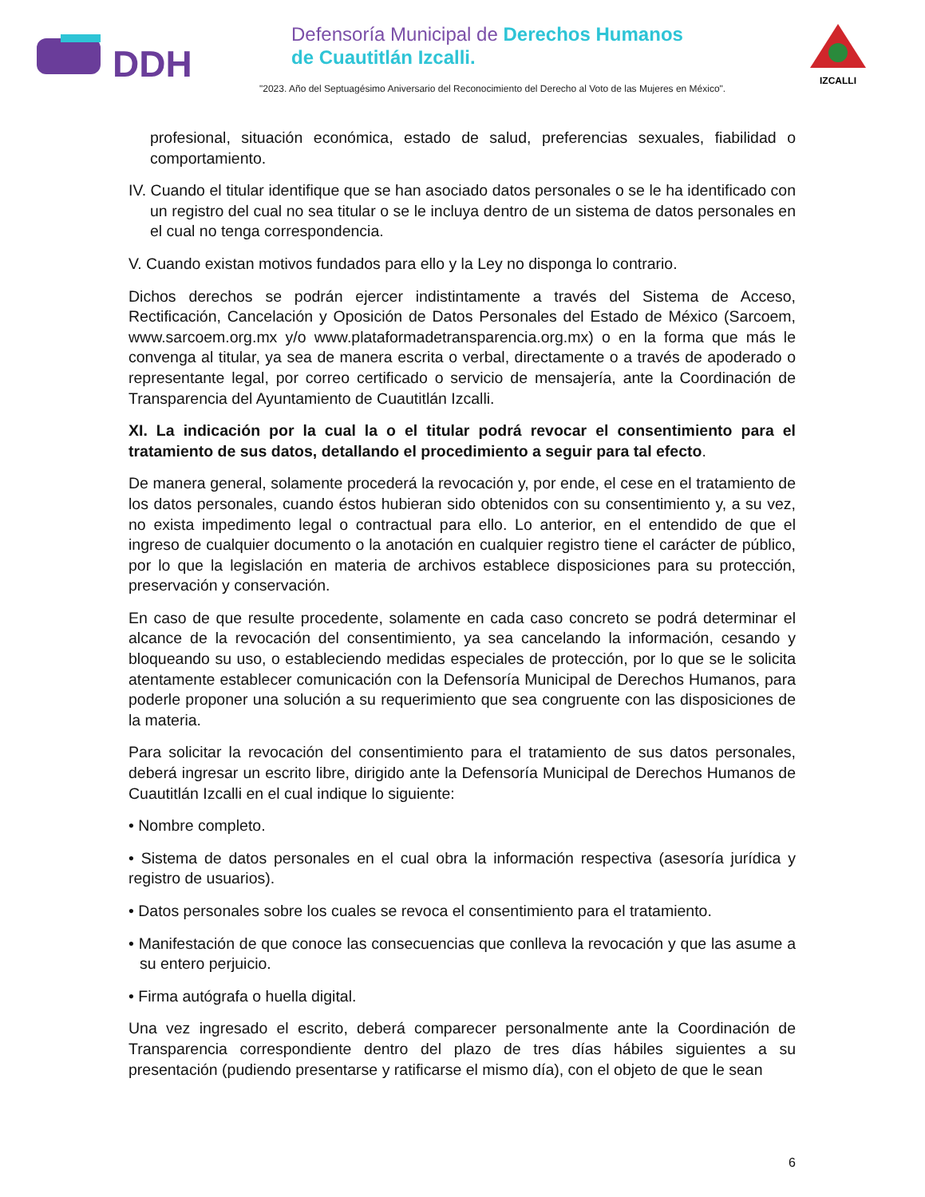DDH
Defensoría Municipal de Derechos Humanos
de Cuautitlán Izcalli.
"2023. Año del Septuagésimo Aniversario del Reconocimiento del Derecho al Voto de las Mujeres en México".
IZCALLI
profesional, situación económica, estado de salud, preferencias sexuales, fiabilidad o comportamiento.
IV. Cuando el titular identifique que se han asociado datos personales o se le ha identificado con un registro del cual no sea titular o se le incluya dentro de un sistema de datos personales en el cual no tenga correspondencia.
V. Cuando existan motivos fundados para ello y la Ley no disponga lo contrario.
Dichos derechos se podrán ejercer indistintamente a través del Sistema de Acceso, Rectificación, Cancelación y Oposición de Datos Personales del Estado de México (Sarcoem, www.sarcoem.org.mx y/o www.plataformadetransparencia.org.mx) o en la forma que más le convenga al titular, ya sea de manera escrita o verbal, directamente o a través de apoderado o representante legal, por correo certificado o servicio de mensajería, ante la Coordinación de Transparencia del Ayuntamiento de Cuautitlán Izcalli.
XI. La indicación por la cual la o el titular podrá revocar el consentimiento para el tratamiento de sus datos, detallando el procedimiento a seguir para tal efecto.
De manera general, solamente procederá la revocación y, por ende, el cese en el tratamiento de los datos personales, cuando éstos hubieran sido obtenidos con su consentimiento y, a su vez, no exista impedimento legal o contractual para ello. Lo anterior, en el entendido de que el ingreso de cualquier documento o la anotación en cualquier registro tiene el carácter de público, por lo que la legislación en materia de archivos establece disposiciones para su protección, preservación y conservación.
En caso de que resulte procedente, solamente en cada caso concreto se podrá determinar el alcance de la revocación del consentimiento, ya sea cancelando la información, cesando y bloqueando su uso, o estableciendo medidas especiales de protección, por lo que se le solicita atentamente establecer comunicación con la Defensoría Municipal de Derechos Humanos, para poderle proponer una solución a su requerimiento que sea congruente con las disposiciones de la materia.
Para solicitar la revocación del consentimiento para el tratamiento de sus datos personales, deberá ingresar un escrito libre, dirigido ante la Defensoría Municipal de Derechos Humanos de Cuautitlán Izcalli en el cual indique lo siguiente:
• Nombre completo.
• Sistema de datos personales en el cual obra la información respectiva (asesoría jurídica y registro de usuarios).
• Datos personales sobre los cuales se revoca el consentimiento para el tratamiento.
• Manifestación de que conoce las consecuencias que conlleva la revocación y que las asume a su entero perjuicio.
• Firma autógrafa o huella digital.
Una vez ingresado el escrito, deberá comparecer personalmente ante la Coordinación de Transparencia correspondiente dentro del plazo de tres días hábiles siguientes a su presentación (pudiendo presentarse y ratificarse el mismo día), con el objeto de que le sean
6